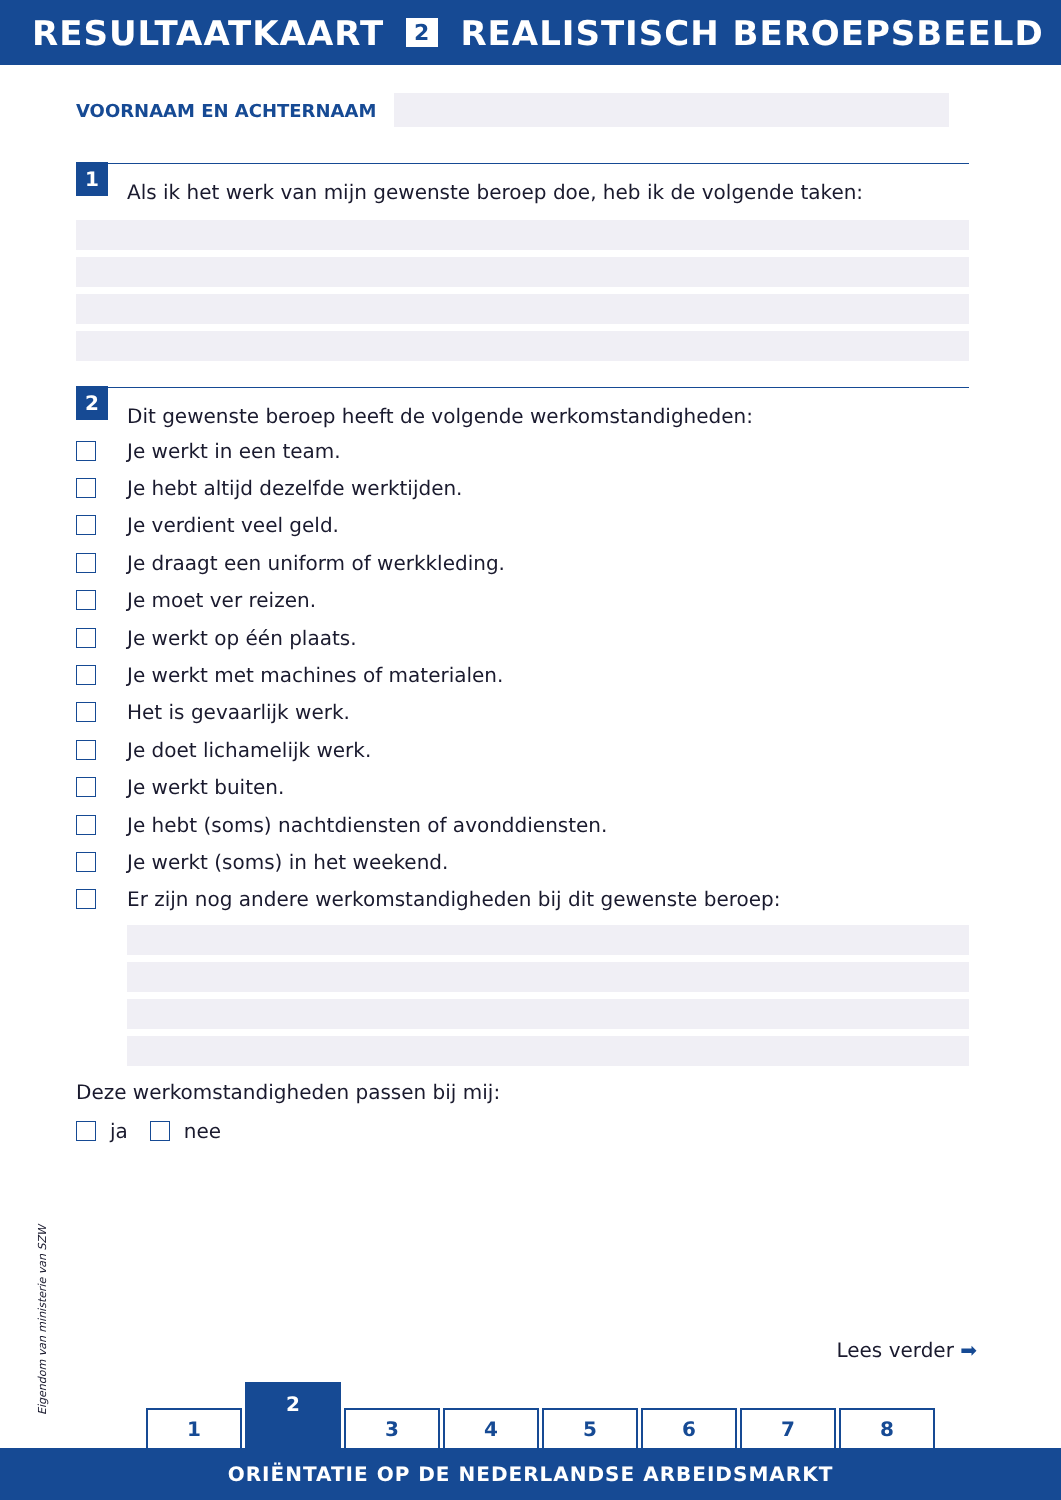RESULTAATKAART 2 REALISTISCH BEROEPSBEELD
VOORNAAM EN ACHTERNAAM
1
Als ik het werk van mijn gewenste beroep doe, heb ik de volgende taken:
2
Dit gewenste beroep heeft de volgende werkomstandigheden:
Je werkt in een team.
Je hebt altijd dezelfde werktijden.
Je verdient veel geld.
Je draagt een uniform of werkkleding.
Je moet ver reizen.
Je werkt op één plaats.
Je werkt met machines of materialen.
Het is gevaarlijk werk.
Je doet lichamelijk werk.
Je werkt buiten.
Je hebt (soms) nachtdiensten of avonddiensten.
Je werkt (soms) in het weekend.
Er zijn nog andere werkomstandigheden bij dit gewenste beroep:
Deze werkomstandigheden passen bij mij:
ja nee
Eigendom van ministerie van SZW
Lees verder ➡
1
2
3
4
5
6
7
8
ORIËNTATIE OP DE NEDERLANDSE ARBEIDSMARKT